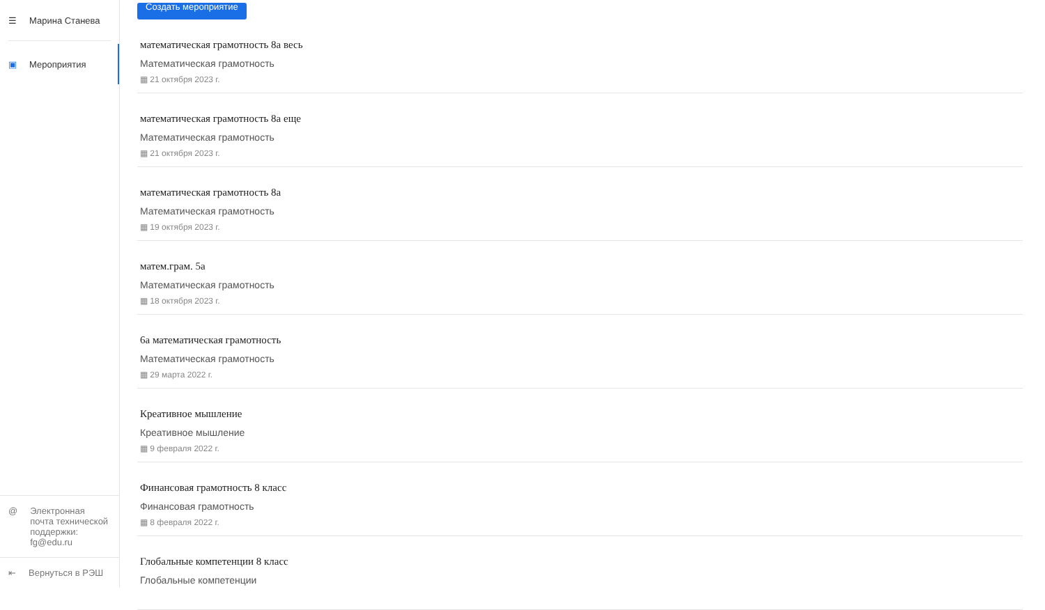☰ Марина Станева
▣ Мероприятия
@ Электронная почта технической поддержки: fg@edu.ru
⇤ Вернуться в РЭШ
Создать мероприятие
математическая грамотность 8а весь
Математическая грамотность
▦ 21 октября 2023 г.
математическая грамотность 8а еще
Математическая грамотность
▦ 21 октября 2023 г.
математическая грамотность 8а
Математическая грамотность
▦ 19 октября 2023 г.
матем.грам. 5а
Математическая грамотность
▦ 18 октября 2023 г.
6а математическая грамотность
Математическая грамотность
▦ 29 марта 2022 г.
Креативное мышление
Креативное мышление
▦ 9 февраля 2022 г.
Финансовая грамотность 8 класс
Финансовая грамотность
▦ 8 февраля 2022 г.
Глобальные компетенции 8 класс
Глобальные компетенции